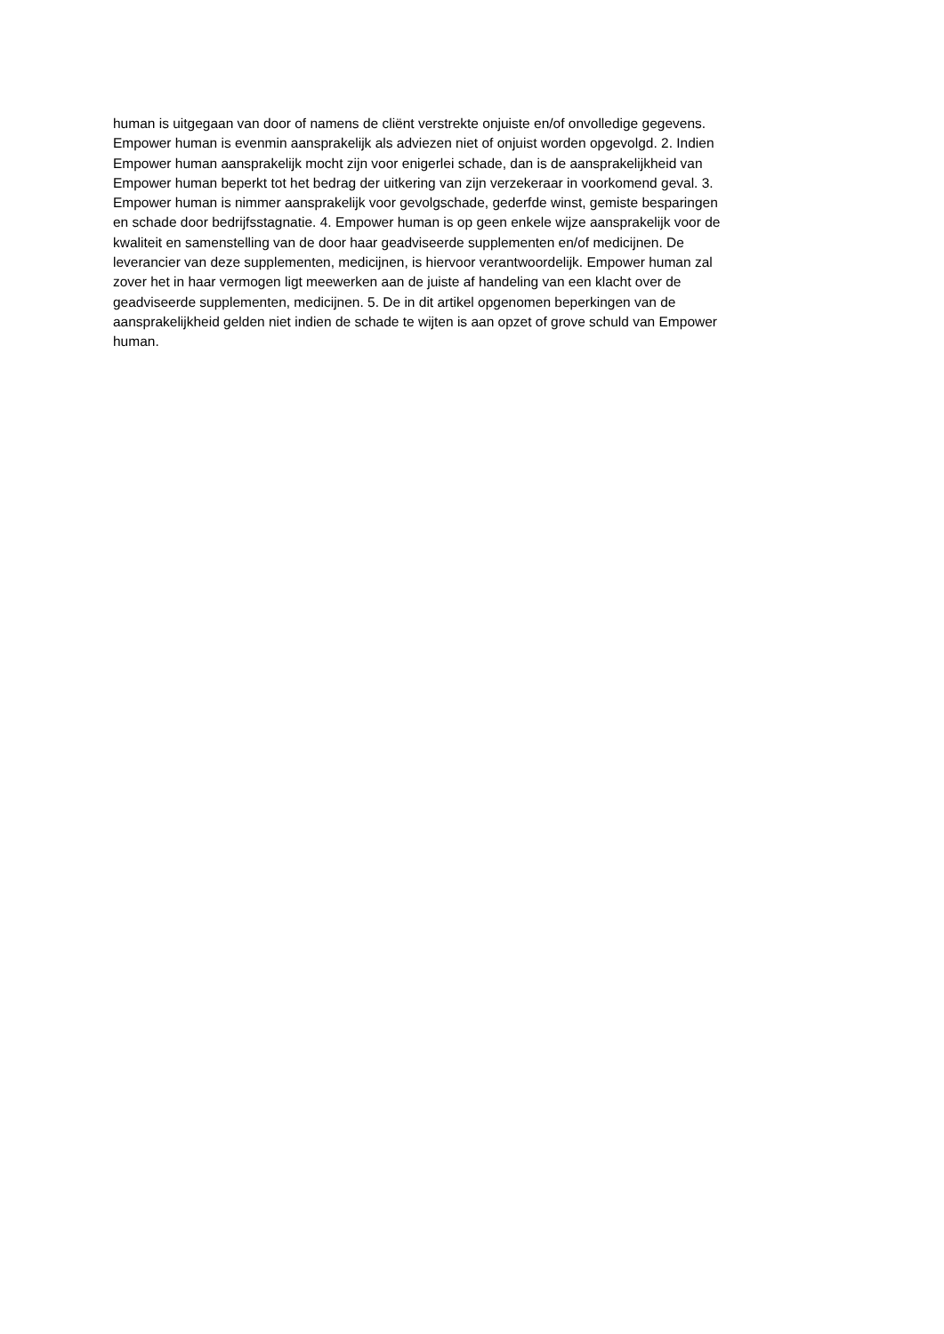human is uitgegaan van door of namens de cliënt verstrekte onjuiste en/of onvolledige gegevens.
Empower human is evenmin aansprakelijk als adviezen niet of onjuist worden opgevolgd. 2. Indien
Empower human aansprakelijk mocht zijn voor enigerlei schade, dan is de aansprakelijkheid van
Empower human beperkt tot het bedrag der uitkering van zijn verzekeraar in voorkomend geval. 3.
Empower human is nimmer aansprakelijk voor gevolgschade, gederfde winst, gemiste besparingen
en schade door bedrijfsstagnatie. 4. Empower human is op geen enkele wijze aansprakelijk voor de
kwaliteit en samenstelling van de door haar geadviseerde supplementen en/of medicijnen. De
leverancier van deze supplementen, medicijnen, is hiervoor verantwoordelijk. Empower human zal
zover het in haar vermogen ligt meewerken aan de juiste af handeling van een klacht over de
geadviseerde supplementen, medicijnen. 5. De in dit artikel opgenomen beperkingen van de
aansprakelijkheid gelden niet indien de schade te wijten is aan opzet of grove schuld van Empower
human.